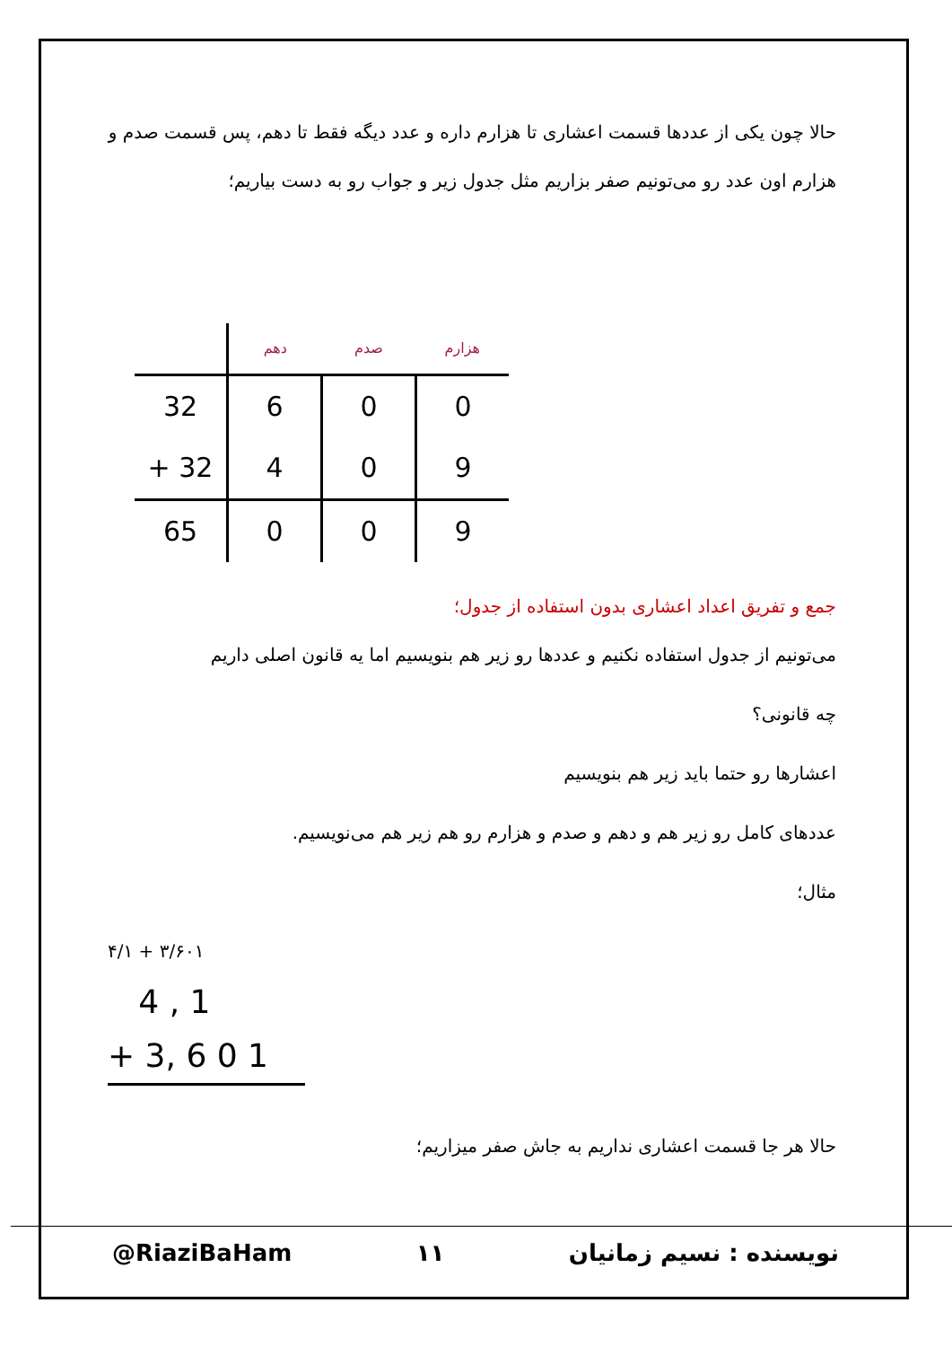حالا چون یکی از عددها قسمت اعشاری تا هزارم داره و عدد دیگه فقط تا دهم، پس قسمت صدم و هزارم اون عدد رو می‌تونیم صفر بزاریم مثل جدول زیر و جواب رو به دست بیاریم؛
| | دهم | صدم | هزارم |
| --- | --- | --- | --- |
| 32 | 6 | 0 | 0 |
| + 32 | 4 | 0 | 9 |
| 65 | 0 | 0 | 9 |
جمع و تفریق اعداد اعشاری بدون استفاده از جدول؛
می‌تونیم از جدول استفاده نکنیم و عددها رو زیر هم بنویسیم اما یه قانون اصلی داریم
چه قانونی؟
اعشارها رو حتما باید زیر هم بنویسیم
عددهای کامل رو زیر هم و دهم و صدم و هزارم رو هم زیر هم می‌نویسیم.
مثال؛
۳/۶۰۱ + ۴/۱
4 , 1
+ 3, 6 0 1
حالا هر جا قسمت اعشاری نداریم به جاش صفر میزاریم؛
@RiaziBaHam ۱۱ نویسنده : نسیم زمانیان